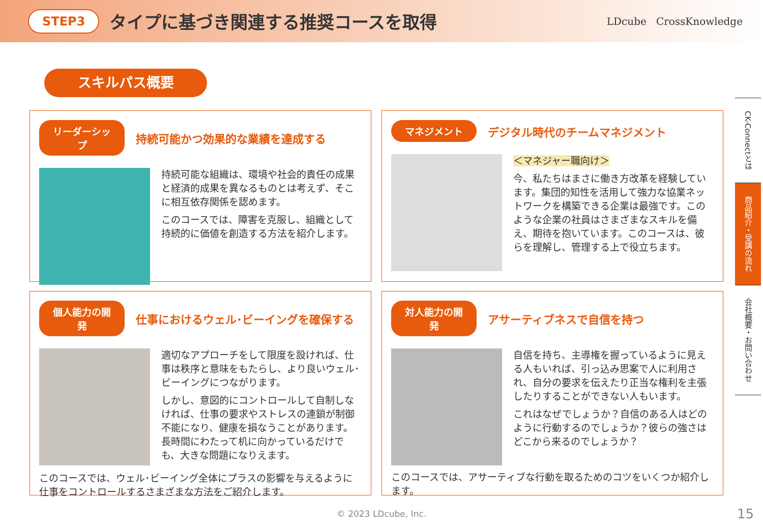STEP3 タイプに基づき関連する推奨コースを取得 LDcube CrossKnowledge
スキルパス概要
リーダーシップ 持続可能かつ効果的な業績を達成する
持続可能な組織は、環境や社会的責任の成果と経済的成果を異なるものとは考えず、そこに相互依存関係を認めます。
このコースでは、障害を克服し、組織として持続的に価値を創造する方法を紹介します。
マネジメント デジタル時代のチームマネジメント
＜マネジャー職向け＞
今、私たちはまさに働き方改革を経験しています。集団的知性を活用して強力な協業ネットワークを構築できる企業は最強です。このような企業の社員はさまざまなスキルを備え、期待を抱いています。このコースは、彼らを理解し、管理する上で役立ちます。
個人能力の開発 仕事におけるウェル･ビーイングを確保する
適切なアプローチをして限度を設ければ、仕事は秩序と意味をもたらし、より良いウェル･ビーイングにつながります。
しかし、意図的にコントロールして自制しなければ、仕事の要求やストレスの連鎖が制御不能になり、健康を損なうことがあります。長時間にわたって机に向かっているだけでも、大きな問題になりえます。
このコースでは、ウェル･ビーイング全体にプラスの影響を与えるように仕事をコントロールするさまざまな方法をご紹介します。
対人能力の開発 アサーティブネスで自信を持つ
自信を持ち、主導権を握っているように見える人もいれば、引っ込み思案で人に利用され、自分の要求を伝えたり正当な権利を主張したりすることができない人もいます。
これはなぜでしょうか？自信のある人はどのように行動するのでしょうか？彼らの強さはどこから来るのでしょうか？
このコースでは、アサーティブな行動を取るためのコツをいくつか紹介します。
CK-Connectとは
商品紹介・受講の流れ
会社概要・お問い合わせ
© 2023 LDcube, Inc. 15